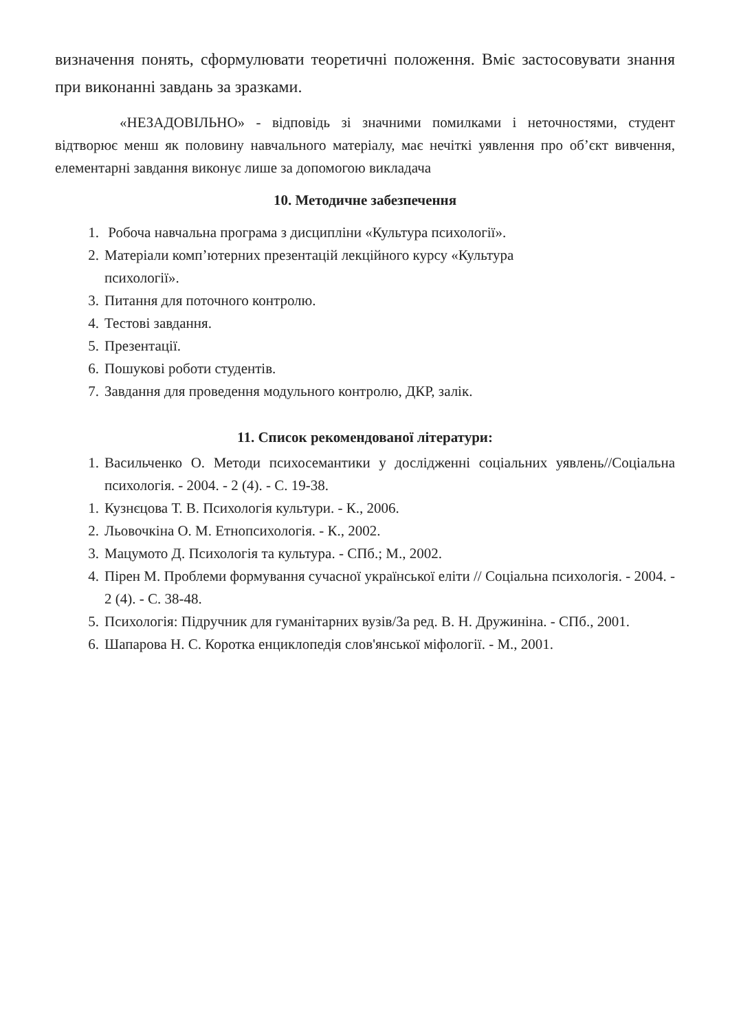визначення понять, сформулювати теоретичні положення. Вміє застосовувати знання при виконанні завдань за зразками.
«НЕЗАДОВІЛЬНО» - відповідь зі значними помилками і неточностями, студент відтворює менш як половину навчального матеріалу, має нечіткі уявлення про об’єкт вивчення, елементарні завдання виконує лише за допомогою викладача
10. Методичне забезпечення
1. Робоча навчальна програма з дисципліни «Культура психології».
2. Матеріали комп’ютерних презентацій лекційного курсу «Культура
психології».
3. Питання для поточного контролю.
4. Тестові завдання.
5. Презентації.
6. Пошукові роботи студентів.
7. Завдання для проведення модульного контролю, ДКР, залік.
11. Список рекомендованої літератури:
1. Васильченко О. Методи психосемантики у дослідженні соціальних уявлень//Соціальна психологія. - 2004. - 2 (4). - С. 19-38.
1. Кузнєцова Т. В. Психологія культури. - К., 2006.
2. Льовочкіна О. М. Етнопсихологія. - К., 2002.
3. Мацумото Д. Психологія та культура. - СПб.; М., 2002.
4. Пірен М. Проблеми формування сучасної української еліти // Соціальна психологія. - 2004. - 2 (4). - С. 38-48.
5. Психологія: Підручник для гуманітарних вузів/За ред. В. Н. Дружиніна. - СПб., 2001.
6. Шапарова Н. С. Коротка енциклопедія слов'янської міфології. - М., 2001.